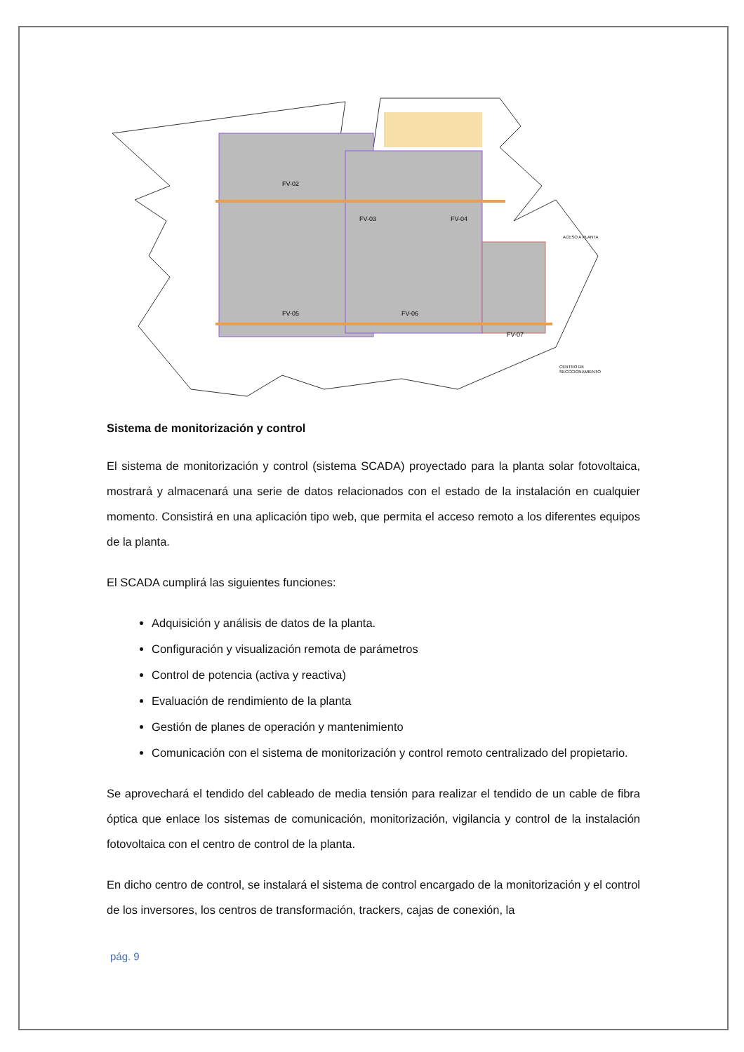FV-02
FV-03
FV-04
FV-05
FV-06
FV-07
ACESO A PLANTA
CENTRO DE
SECCCIONAMIENTO
Sistema de monitorización y control
El sistema de monitorización y control (sistema SCADA) proyectado para la planta solar fotovoltaica, mostrará y almacenará una serie de datos relacionados con el estado de la instalación en cualquier momento. Consistirá en una aplicación tipo web, que permita el acceso remoto a los diferentes equipos de la planta.
El SCADA cumplirá las siguientes funciones:
Adquisición y análisis de datos de la planta.
Configuración y visualización remota de parámetros
Control de potencia (activa y reactiva)
Evaluación de rendimiento de la planta
Gestión de planes de operación y mantenimiento
Comunicación con el sistema de monitorización y control remoto centralizado del propietario.
Se aprovechará el tendido del cableado de media tensión para realizar el tendido de un cable de fibra óptica que enlace los sistemas de comunicación, monitorización, vigilancia y control de la instalación fotovoltaica con el centro de control de la planta.
En dicho centro de control, se instalará el sistema de control encargado de la monitorización y el control de los inversores, los centros de transformación, trackers, cajas de conexión, la
pág. 9